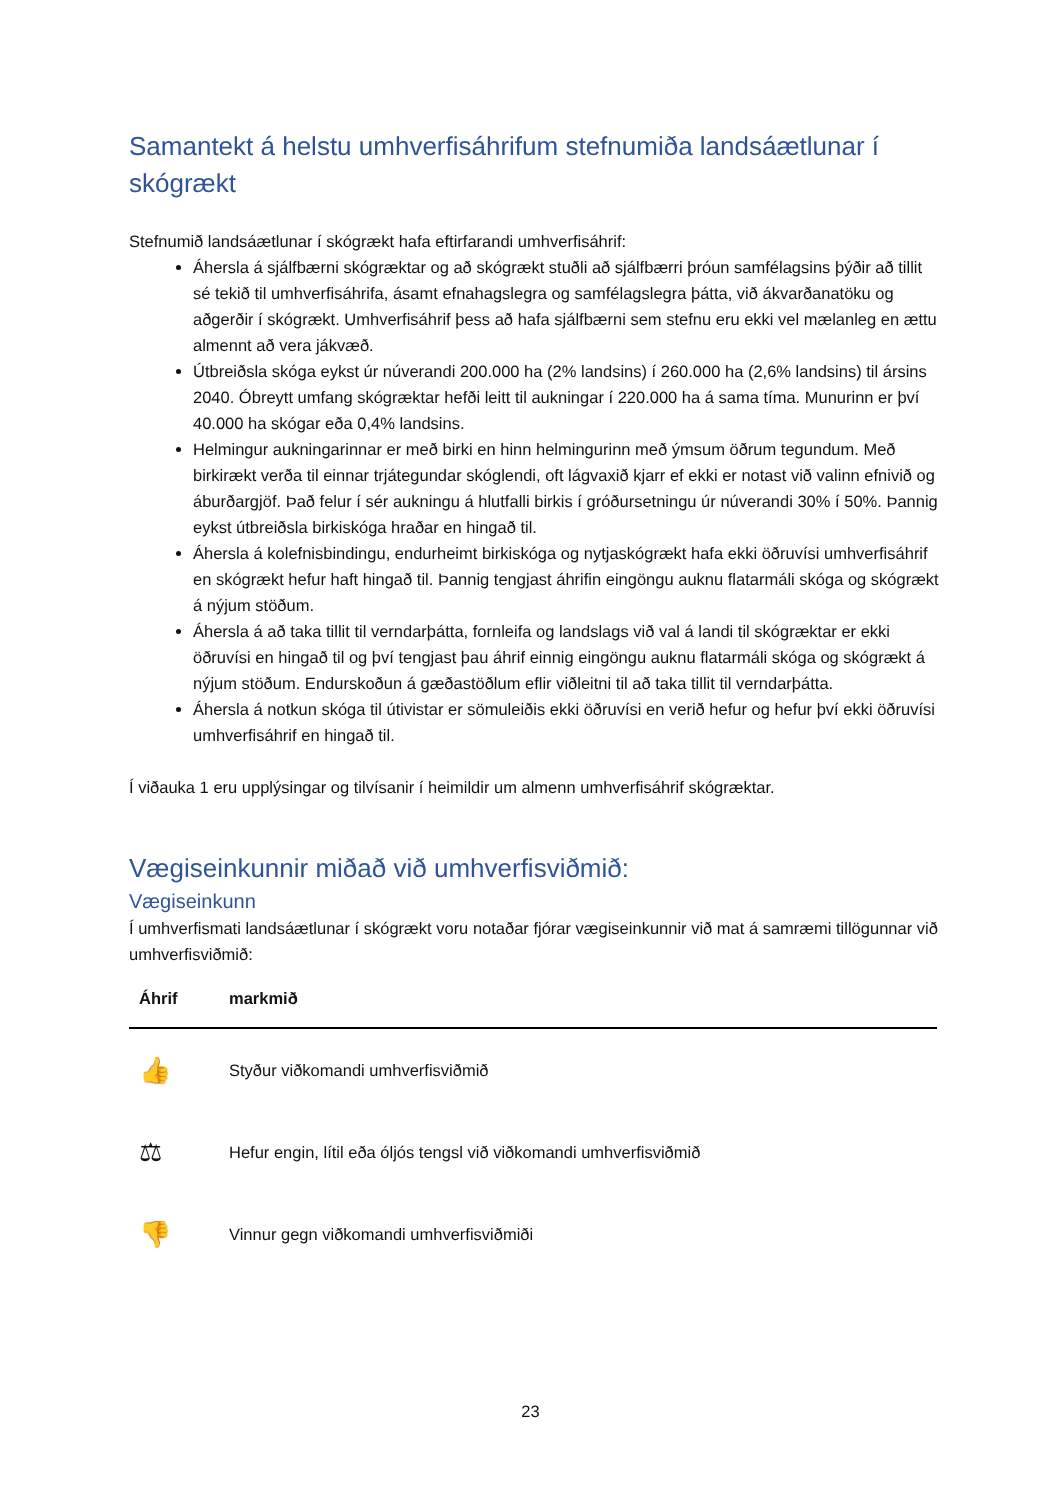Samantekt á helstu umhverfisáhrifum stefnumiða landsáætlunar í skógrækt
Stefnumið landsáætlunar í skógrækt hafa eftirfarandi umhverfisáhrif:
Áhersla á sjálfbærni skógræktar og að skógrækt stuðli að sjálfbærri þróun samfélagsins þýðir að tillit sé tekið til umhverfisáhrifa, ásamt efnahagslegra og samfélagslegra þátta, við ákvarðanatöku og aðgerðir í skógrækt. Umhverfisáhrif þess að hafa sjálfbærni sem stefnu eru ekki vel mælanleg en ættu almennt að vera jákvæð.
Útbreiðsla skóga eykst úr núverandi 200.000 ha (2% landsins) í 260.000 ha (2,6% landsins) til ársins 2040. Óbreytt umfang skógræktar hefði leitt til aukningar í 220.000 ha á sama tíma. Munurinn er því 40.000 ha skógar eða 0,4% landsins.
Helmingur aukningarinnar er með birki en hinn helmingurinn með ýmsum öðrum tegundum. Með birkirækt verða til einnar trjátegundar skóglendi, oft lágvaxið kjarr ef ekki er notast við valinn efnivið og áburðargjöf. Það felur í sér aukningu á hlutfalli birkis í gróðursetningu úr núverandi 30% í 50%. Þannig eykst útbreiðsla birkiskóga hraðar en hingað til.
Áhersla á kolefnisbindingu, endurheimt birkiskóga og nytjaskógrækt hafa ekki öðruvísi umhverfisáhrif en skógrækt hefur haft hingað til. Þannig tengjast áhrifin eingöngu auknu flatarmáli skóga og skógrækt á nýjum stöðum.
Áhersla á að taka tillit til verndarþátta, fornleifa og landslags við val á landi til skógræktar er ekki öðruvísi en hingað til og því tengjast þau áhrif einnig eingöngu auknu flatarmáli skóga og skógrækt á nýjum stöðum. Endurskoðun á gæðastöðlum eflir viðleitni til að taka tillit til verndarþátta.
Áhersla á notkun skóga til útivistar er sömuleiðis ekki öðruvísi en verið hefur og hefur því ekki öðruvísi umhverfisáhrif en hingað til.
Í viðauka 1 eru upplýsingar og tilvísanir í heimildir um almenn umhverfisáhrif skógræktar.
Vægiseinkunnir miðað við umhverfisviðmið:
Vægiseinkunn
Í umhverfismati landsáætlunar í skógrækt voru notaðar fjórar vægiseinkunnir við mat á samræmi tillögunnar við umhverfisviðmið:
| Áhrif | markmið |
| --- | --- |
| 👍 | Styður viðkomandi umhverfisviðmið |
| ⚖ | Hefur engin, lítil eða óljós tengsl við viðkomandi umhverfisviðmið |
| 👎 | Vinnur gegn viðkomandi umhverfisviðmiði |
23